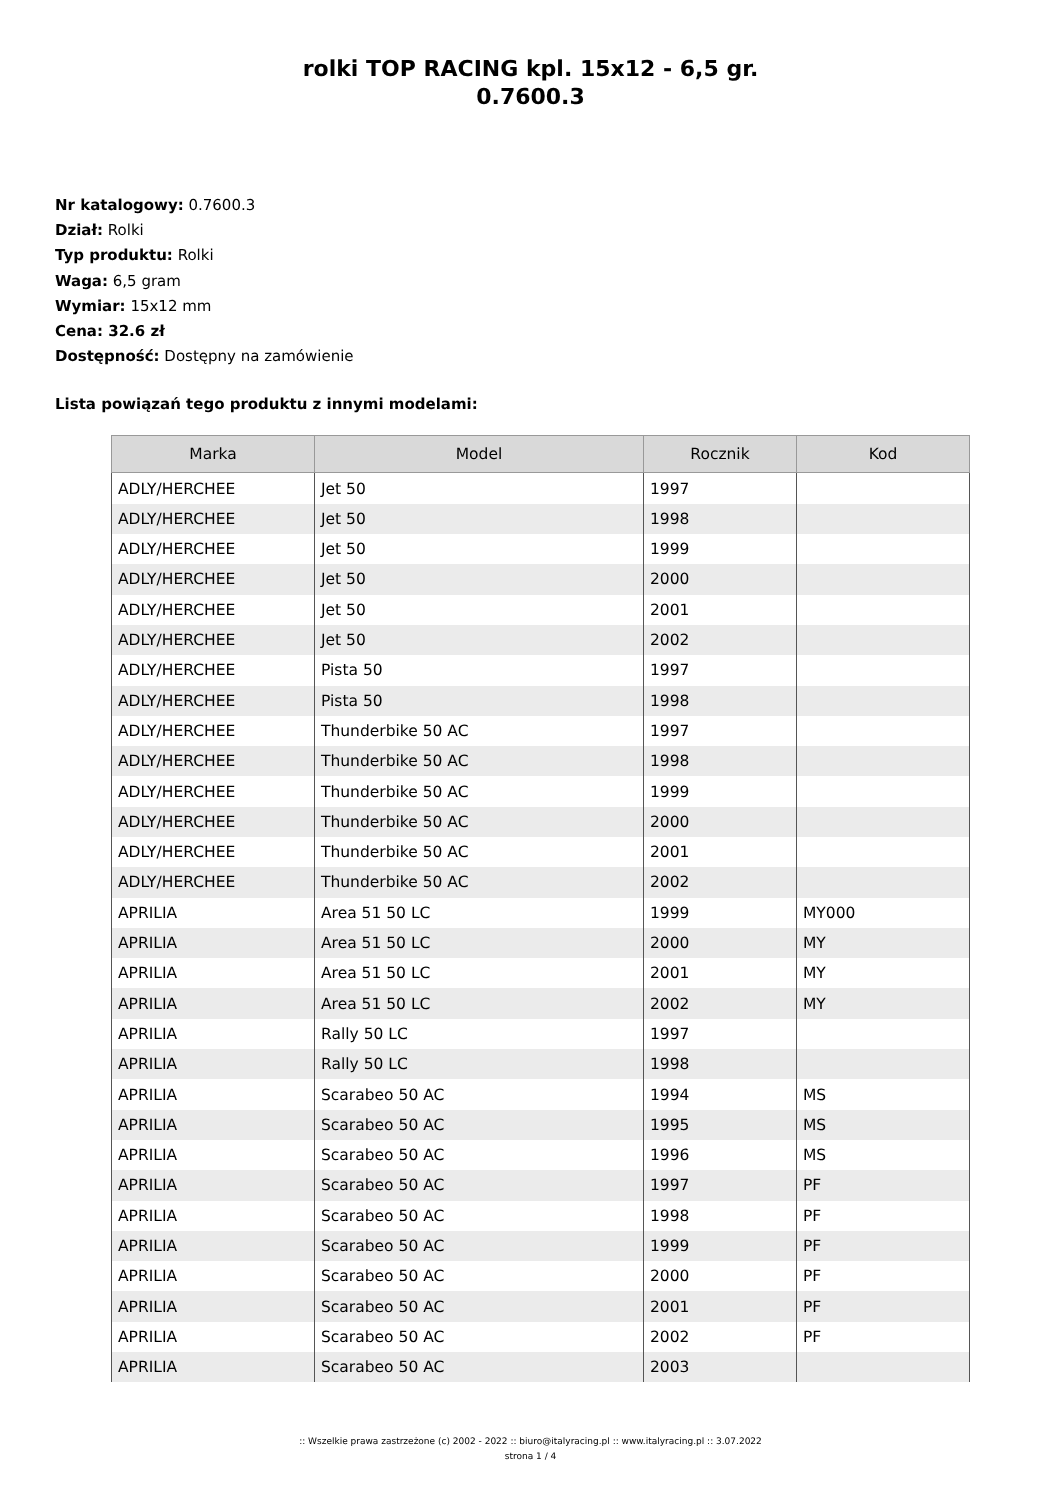rolki TOP RACING kpl. 15x12 - 6,5 gr.
0.7600.3
Nr katalogowy: 0.7600.3
Dział: Rolki
Typ produktu: Rolki
Waga: 6,5 gram
Wymiar: 15x12 mm
Cena: 32.6 zł
Dostępność: Dostępny na zamówienie
Lista powiązań tego produktu z innymi modelami:
| Marka | Model | Rocznik | Kod |
| --- | --- | --- | --- |
| ADLY/HERCHEE | Jet 50 | 1997 | |
| ADLY/HERCHEE | Jet 50 | 1998 | |
| ADLY/HERCHEE | Jet 50 | 1999 | |
| ADLY/HERCHEE | Jet 50 | 2000 | |
| ADLY/HERCHEE | Jet 50 | 2001 | |
| ADLY/HERCHEE | Jet 50 | 2002 | |
| ADLY/HERCHEE | Pista 50 | 1997 | |
| ADLY/HERCHEE | Pista 50 | 1998 | |
| ADLY/HERCHEE | Thunderbike 50 AC | 1997 | |
| ADLY/HERCHEE | Thunderbike 50 AC | 1998 | |
| ADLY/HERCHEE | Thunderbike 50 AC | 1999 | |
| ADLY/HERCHEE | Thunderbike 50 AC | 2000 | |
| ADLY/HERCHEE | Thunderbike 50 AC | 2001 | |
| ADLY/HERCHEE | Thunderbike 50 AC | 2002 | |
| APRILIA | Area 51 50 LC | 1999 | MY000 |
| APRILIA | Area 51 50 LC | 2000 | MY |
| APRILIA | Area 51 50 LC | 2001 | MY |
| APRILIA | Area 51 50 LC | 2002 | MY |
| APRILIA | Rally 50 LC | 1997 | |
| APRILIA | Rally 50 LC | 1998 | |
| APRILIA | Scarabeo 50 AC | 1994 | MS |
| APRILIA | Scarabeo 50 AC | 1995 | MS |
| APRILIA | Scarabeo 50 AC | 1996 | MS |
| APRILIA | Scarabeo 50 AC | 1997 | PF |
| APRILIA | Scarabeo 50 AC | 1998 | PF |
| APRILIA | Scarabeo 50 AC | 1999 | PF |
| APRILIA | Scarabeo 50 AC | 2000 | PF |
| APRILIA | Scarabeo 50 AC | 2001 | PF |
| APRILIA | Scarabeo 50 AC | 2002 | PF |
| APRILIA | Scarabeo 50 AC | 2003 | |
:: Wszelkie prawa zastrzeżone (c) 2002 - 2022 :: biuro@italyracing.pl :: www.italyracing.pl :: 3.07.2022
strona 1 / 4